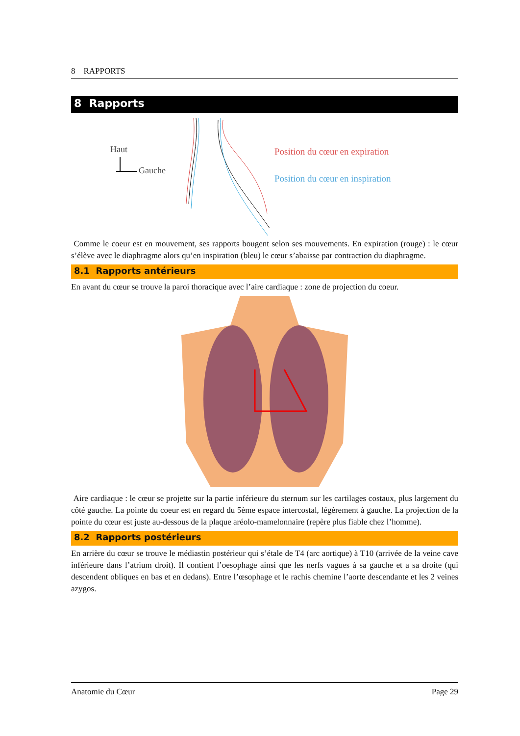8 RAPPORTS
8 Rapports
Haut
Gauche
Position du cœur en expiration
Position du cœur en inspiration
Comme le coeur est en mouvement, ses rapports bougent selon ses mouvements. En expiration (rouge) : le cœur s’élève avec le diaphragme alors qu’en inspiration (bleu) le cœur s’abaisse par contraction du diaphragme.
8.1 Rapports antérieurs
En avant du cœur se trouve la paroi thoracique avec l’aire cardiaque : zone de projection du coeur.
Aire cardiaque : le cœur se projette sur la partie inférieure du sternum sur les cartilages costaux, plus largement du côté gauche. La pointe du coeur est en regard du 5ème espace intercostal, légèrement à gauche. La projection de la pointe du cœur est juste au-dessous de la plaque aréolo-mamelonnaire (repère plus fiable chez l’homme).
8.2 Rapports postérieurs
En arrière du cœur se trouve le médiastin postérieur qui s’étale de T4 (arc aortique) à T10 (arrivée de la veine cave inférieure dans l’atrium droit). Il contient l’oesophage ainsi que les nerfs vagues à sa gauche et a sa droite (qui descendent obliques en bas et en dedans). Entre l’œsophage et le rachis chemine l’aorte descendante et les 2 veines azygos.
Anatomie du Cœur Page 29